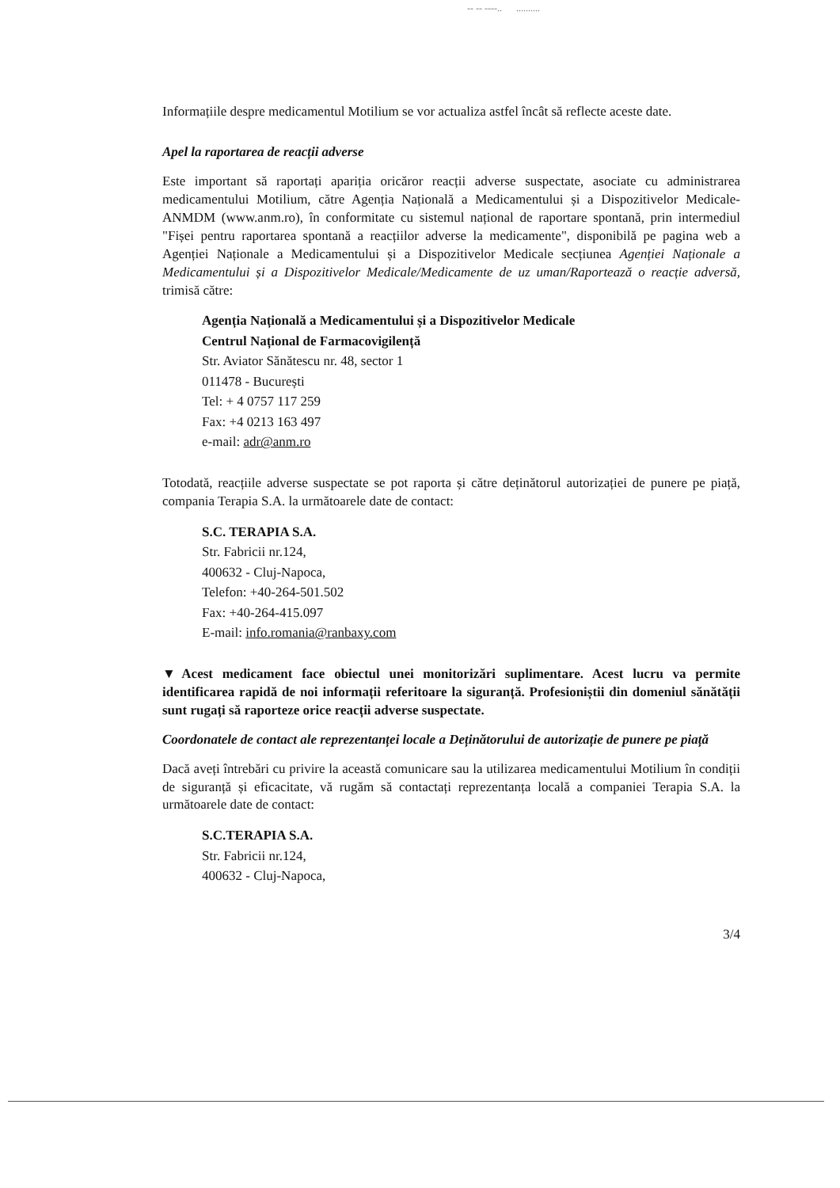-- -- ----.. ..........
Informațiile despre medicamentul Motilium se vor actualiza astfel încât să reflecte aceste date.
Apel la raportarea de reacții adverse
Este important să raportați apariția oricăror reacții adverse suspectate, asociate cu administrarea medicamentului Motilium, către Agenția Națională a Medicamentului și a Dispozitivelor Medicale-ANMDM (www.anm.ro), în conformitate cu sistemul național de raportare spontană, prin intermediul "Fișei pentru raportarea spontană a reacțiilor adverse la medicamente", disponibilă pe pagina web a Agenției Naționale a Medicamentului și a Dispozitivelor Medicale secțiunea Agenției Naționale a Medicamentului și a Dispozitivelor Medicale/Medicamente de uz uman/Raportează o reacție adversă, trimisă către:
Agenția Națională a Medicamentului și a Dispozitivelor Medicale
Centrul Național de Farmacovigilență
Str. Aviator Sănătescu nr. 48, sector 1
011478 - București
Tel: + 4 0757 117 259
Fax: +4 0213 163 497
e-mail: adr@anm.ro
Totodată, reacțiile adverse suspectate se pot raporta și către deținătorul autorizației de punere pe piață, compania Terapia S.A. la următoarele date de contact:
S.C. TERAPIA S.A.
Str. Fabricii nr.124,
400632 - Cluj-Napoca,
Telefon: +40-264-501.502
Fax: +40-264-415.097
E-mail: info.romania@ranbaxy.com
▼Acest medicament face obiectul unei monitorizări suplimentare. Acest lucru va permite identificarea rapidă de noi informații referitoare la siguranță. Profesioniștii din domeniul sănătății sunt rugați să raporteze orice reacții adverse suspectate.
Coordonatele de contact ale reprezentanței locale a Deținătorului de autorizație de punere pe piață
Dacă aveți întrebări cu privire la această comunicare sau la utilizarea medicamentului Motilium în condiții de siguranță și eficacitate, vă rugăm să contactați reprezentanța locală a companiei Terapia S.A. la următoarele date de contact:
S.C.TERAPIA S.A.
Str. Fabricii nr.124,
400632 - Cluj-Napoca,
3/4